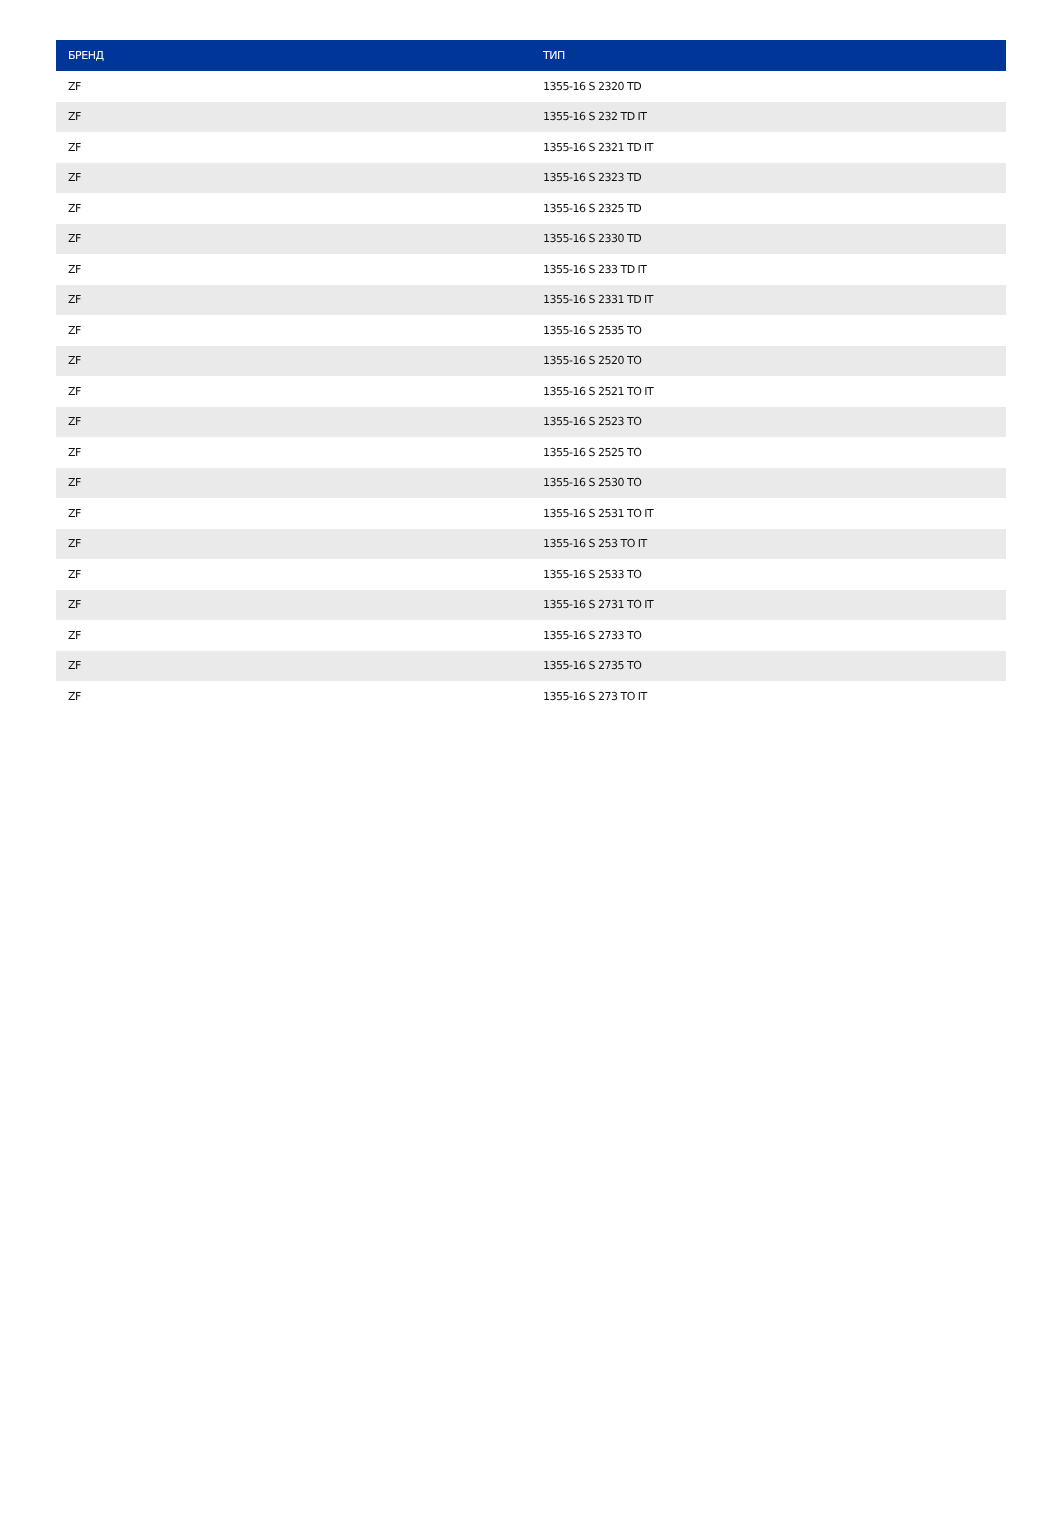| БРЕНД | ТИП |
| --- | --- |
| ZF | 1355-16 S 2320 TD |
| ZF | 1355-16 S 232 TD IT |
| ZF | 1355-16 S 2321 TD IT |
| ZF | 1355-16 S 2323 TD |
| ZF | 1355-16 S 2325 TD |
| ZF | 1355-16 S 2330 TD |
| ZF | 1355-16 S 233 TD IT |
| ZF | 1355-16 S 2331 TD IT |
| ZF | 1355-16 S 2535 TO |
| ZF | 1355-16 S 2520 TO |
| ZF | 1355-16 S 2521 TO IT |
| ZF | 1355-16 S 2523 TO |
| ZF | 1355-16 S 2525 TO |
| ZF | 1355-16 S 2530 TO |
| ZF | 1355-16 S 2531 TO IT |
| ZF | 1355-16 S 253 TO IT |
| ZF | 1355-16 S 2533 TO |
| ZF | 1355-16 S 2731 TO IT |
| ZF | 1355-16 S 2733 TO |
| ZF | 1355-16 S 2735 TO |
| ZF | 1355-16 S 273 TO IT |